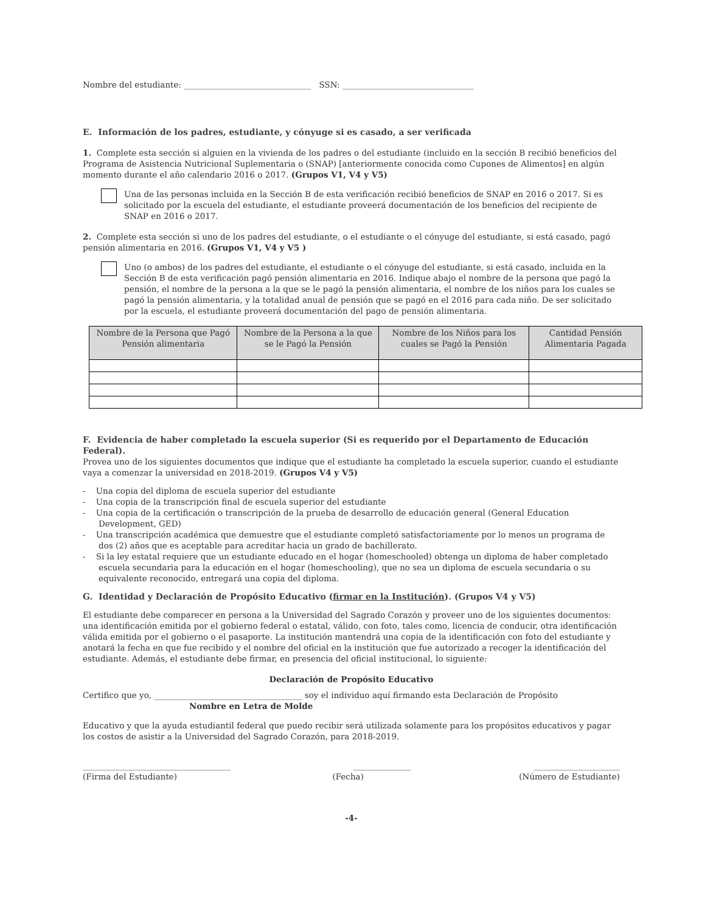Nombre del estudiante: _______________________________ SSN: ________________________________
E. Información de los padres, estudiante, y cónyuge si es casado, a ser verificada
1. Complete esta sección si alguien en la vivienda de los padres o del estudiante (incluido en la sección B recibió beneficios del Programa de Asistencia Nutricional Suplementaria o (SNAP) [anteriormente conocida como Cupones de Alimentos] en algún momento durante el año calendario 2016 o 2017. (Grupos V1, V4 y V5)
Una de las personas incluida en la Sección B de esta verificación recibió beneficios de SNAP en 2016 o 2017. Si es solicitado por la escuela del estudiante, el estudiante proveerá documentación de los beneficios del recipiente de SNAP en 2016 o 2017.
2. Complete esta sección si uno de los padres del estudiante, o el estudiante o el cónyuge del estudiante, si está casado, pagó pensión alimentaria en 2016. (Grupos V1, V4 y V5 )
Uno (o ambos) de los padres del estudiante, el estudiante o el cónyuge del estudiante, si está casado, incluida en la Sección B de esta verificación pagó pensión alimentaria en 2016. Indique abajo el nombre de la persona que pagó la pensión, el nombre de la persona a la que se le pagó la pensión alimentaria, el nombre de los niños para los cuales se pagó la pensión alimentaria, y la totalidad anual de pensión que se pagó en el 2016 para cada niño. De ser solicitado por la escuela, el estudiante proveerá documentación del pago de pensión alimentaria.
| Nombre de la Persona que Pagó Pensión alimentaria | Nombre de la Persona a la que se le Pagó la Pensión | Nombre de los Niños para los cuales se Pagó la Pensión | Cantidad Pensión Alimentaria Pagada |
| --- | --- | --- | --- |
F. Evidencia de haber completado la escuela superior (Si es requerido por el Departamento de Educación Federal).
Provea uno de los siguientes documentos que indique que el estudiante ha completado la escuela superior, cuando el estudiante vaya a comenzar la universidad en 2018-2019. (Grupos V4 y V5)
- Una copia del diploma de escuela superior del estudiante
- Una copia de la transcripción final de escuela superior del estudiante
- Una copia de la certificación o transcripción de la prueba de desarrollo de educación general (General Education Development, GED)
- Una transcripción académica que demuestre que el estudiante completó satisfactoriamente por lo menos un programa de dos (2) años que es aceptable para acreditar hacia un grado de bachillerato.
- Si la ley estatal requiere que un estudiante educado en el hogar (homeschooled) obtenga un diploma de haber completado escuela secundaria para la educación en el hogar (homeschooling), que no sea un diploma de escuela secundaria o su equivalente reconocido, entregará una copia del diploma.
G. Identidad y Declaración de Propósito Educativo (firmar en la Institución). (Grupos V4 y V5)
El estudiante debe comparecer en persona a la Universidad del Sagrado Corazón y proveer uno de los siguientes documentos: una identificación emitida por el gobierno federal o estatal, válido, con foto, tales como, licencia de conducir, otra identificación válida emitida por el gobierno o el pasaporte. La institución mantendrá una copia de la identificación con foto del estudiante y anotará la fecha en que fue recibido y el nombre del oficial en la institución que fue autorizado a recoger la identificación del estudiante. Además, el estudiante debe firmar, en presencia del oficial institucional, lo siguiente:
Declaración de Propósito Educativo
Certifico que yo, ____________________________________ soy el individuo aquí firmando esta Declaración de Propósito
Nombre en Letra de Molde
Educativo y que la ayuda estudiantil federal que puedo recibir será utilizada solamente para los propósitos educativos y pagar los costos de asistir a la Universidad del Sagrado Corazón, para 2018-2019.
____________________________________ ______________ _____________________
(Firma del Estudiante) (Fecha) (Número de Estudiante)
-4-